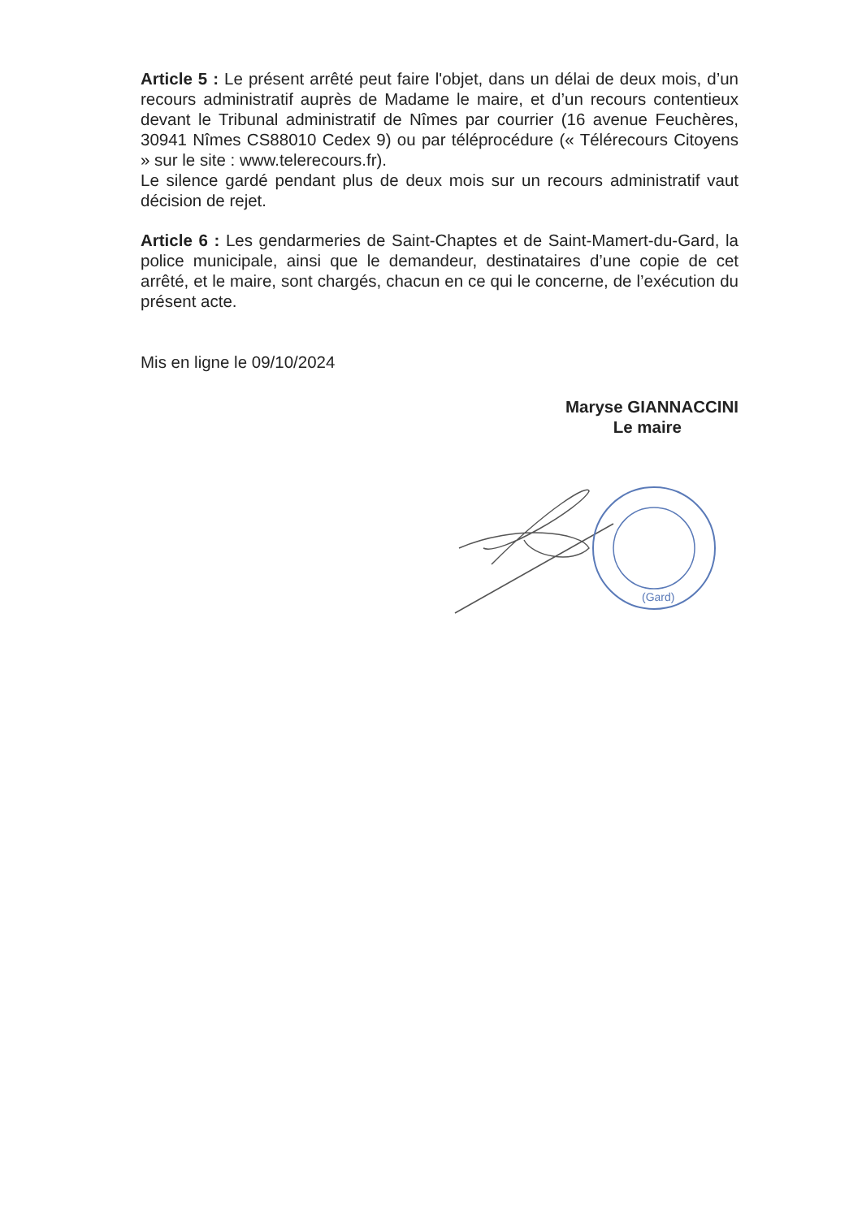Article 5 : Le présent arrêté peut faire l'objet, dans un délai de deux mois, d’un recours administratif auprès de Madame le maire, et d’un recours contentieux devant le Tribunal administratif de Nîmes par courrier (16 avenue Feuchères, 30941 Nîmes CS88010 Cedex 9) ou par téléprocédure (« Télérecours Citoyens » sur le site : www.telerecours.fr).
Le silence gardé pendant plus de deux mois sur un recours administratif vaut décision de rejet.
Article 6 : Les gendarmeries de Saint-Chaptes et de Saint-Mamert-du-Gard, la police municipale, ainsi que le demandeur, destinataires d’une copie de cet arrêté, et le maire, sont chargés, chacun en ce qui le concerne, de l’exécution du présent acte.
Mis en ligne le 09/10/2024
Maryse GIANNACCINI
Le maire
(Gard)